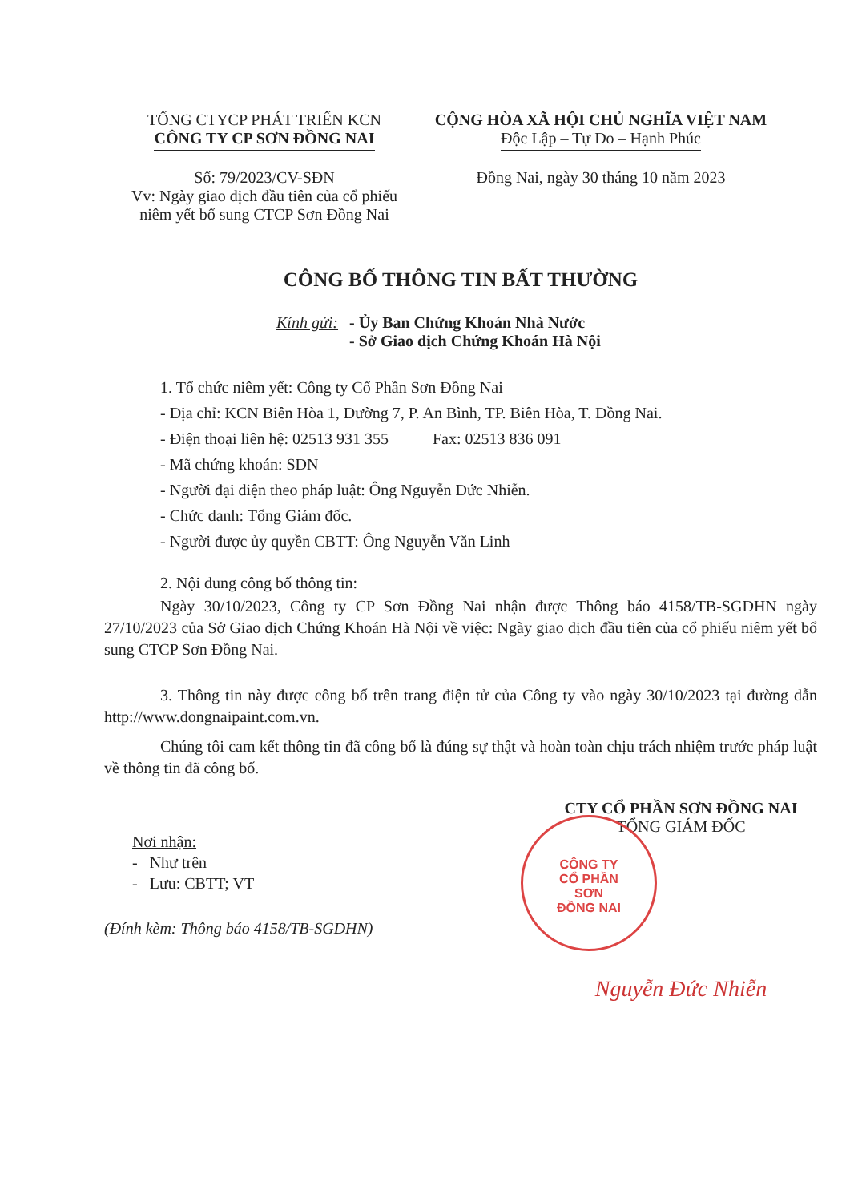TỔNG CTYCP PHÁT TRIỂN KCN
CÔNG TY CP SƠN ĐỒNG NAI
Số: 79/2023/CV-SĐN
Vv: Ngày giao dịch đầu tiên của cổ phiếu
niêm yết bổ sung CTCP Sơn Đồng Nai
CỘNG HÒA XÃ HỘI CHỦ NGHĨA VIỆT NAM
Độc Lập – Tự Do – Hạnh Phúc
Đồng Nai, ngày 30 tháng 10 năm 2023
CÔNG BỐ THÔNG TIN BẤT THƯỜNG
Kính gửi: - Ủy Ban Chứng Khoán Nhà Nước
- Sở Giao dịch Chứng Khoán Hà Nội
1. Tổ chức niêm yết: Công ty Cổ Phần Sơn Đồng Nai
- Địa chỉ: KCN Biên Hòa 1, Đường 7, P. An Bình, TP. Biên Hòa, T. Đồng Nai.
- Điện thoại liên hệ: 02513 931 355 Fax: 02513 836 091
- Mã chứng khoán: SDN
- Người đại diện theo pháp luật: Ông Nguyễn Đức Nhiễn.
- Chức danh: Tổng Giám đốc.
- Người được ủy quyền CBTT: Ông Nguyễn Văn Linh
2. Nội dung công bố thông tin:
Ngày 30/10/2023, Công ty CP Sơn Đồng Nai nhận được Thông báo 4158/TB-SGDHN ngày 27/10/2023 của Sở Giao dịch Chứng Khoán Hà Nội về việc: Ngày giao dịch đầu tiên của cổ phiếu niêm yết bổ sung CTCP Sơn Đồng Nai.
3. Thông tin này được công bố trên trang điện tử của Công ty vào ngày 30/10/2023 tại đường dẫn http://www.dongnaipaint.com.vn.
Chúng tôi cam kết thông tin đã công bố là đúng sự thật và hoàn toàn chịu trách nhiệm trước pháp luật về thông tin đã công bố.
Nơi nhận:
- Như trên
- Lưu: CBTT; VT
(Đính kèm: Thông báo 4158/TB-SGDHN)
CTY CỔ PHẦN SƠN ĐỒNG NAI
TỔNG GIÁM ĐỐC
CÔNG TY
CỔ PHẦN
SƠN
ĐỒNG NAI
Nguyễn Đức Nhiễn